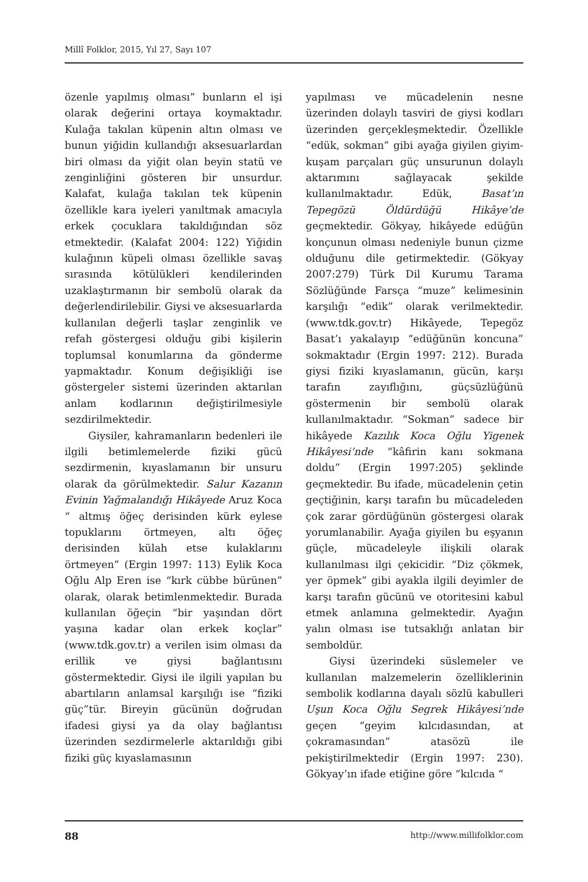Millî Folklor, 2015, Yıl 27, Sayı 107
özenle yapılmış olması” bunların el işi olarak değerini ortaya koymaktadır. Kulağa takılan küpenin altın olması ve bunun yiğidin kullandığı aksesuarlardan biri olması da yiğit olan beyin statü ve zenginliğini gösteren bir unsurdur. Kalafat, kulağa takılan tek küpenin özellikle kara iyeleri yanıltmak amacıyla erkek çocuklara takıldığından söz etmektedir. (Kalafat 2004: 122) Yiğidin kulağının küpeli olması özellikle savaş sırasında kötülükleri kendilerinden uzaklaştırmanın bir sembolü olarak da değerlendirilebilir. Giysi ve aksesuarlarda kullanılan değerli taşlar zenginlik ve refah göstergesi olduğu gibi kişilerin toplumsal konumlarına da gönderme yapmaktadır. Konum değişikliği ise göstergeler sistemi üzerinden aktarılan anlam kodlarının değiştirilmesiyle sezdirilmektedir.
Giysiler, kahramanların bedenleri ile ilgili betimlemelerde fiziki gücü sezdirmenin, kıyaslamanın bir unsuru olarak da görülmektedir. Salur Kazanın Evinin Yağmalandığı Hikâyede Aruz Koca “ altmış öğeç derisinden kürk eylese topuklarını örtmeyen, altı öğeç derisinden külah etse kulaklarını örtmeyen” (Ergin 1997: 113) Eylik Koca Oğlu Alp Eren ise “kırk cübbe bürünen” olarak, olarak betimlenmektedir. Burada kullanılan öğeçin “bir yaşından dört yaşına kadar olan erkek koçlar” (www.tdk.gov.tr) a verilen isim olması da erillik ve giysi bağlantısını göstermektedir. Giysi ile ilgili yapılan bu abartıların anlamsal karşılığı ise “fiziki güç”tür. Bireyin gücünün doğrudan ifadesi giysi ya da olay bağlantısı üzerinden sezdirmelerle aktarıldığı gibi fiziki güç kıyaslamasının
yapılması ve mücadelenin nesne üzerinden dolaylı tasviri de giysi kodları üzerinden gerçekleşmektedir. Özellikle “edük, sokman” gibi ayağa giyilen giyim-kuşam parçaları güç unsurunun dolaylı aktarımını sağlayacak şekilde kullanılmaktadır. Edük, Basat’ın Tepegözü Öldürdüğü Hikâye’de geçmektedir. Gökyay, hikâyede edüğün konçunun olması nedeniyle bunun çizme olduğunu dile getirmektedir. (Gökyay 2007:279) Türk Dil Kurumu Tarama Sözlüğünde Farsça “muze” kelimesinin karşılığı “edik” olarak verilmektedir. (www.tdk.gov.tr) Hikâyede, Tepegöz Basat’ı yakalayıp “edüğünün koncuna” sokmaktadır (Ergin 1997: 212). Burada giysi fiziki kıyaslamanın, gücün, karşı tarafın zayıflığını, güçsüzlüğünü göstermenin bir sembolü olarak kullanılmaktadır. “Sokman” sadece bir hikâyede Kazılık Koca Oğlu Yigenek Hikâyesi’nde “kâfirin kanı sokmana doldu” (Ergin 1997:205) şeklinde geçmektedir. Bu ifade, mücadelenin çetin geçtiğinin, karşı tarafın bu mücadeleden çok zarar gördüğünün göstergesi olarak yorumlanabilir. Ayağa giyilen bu eşyanın güçle, mücadeleyle ilişkili olarak kullanılması ilgi çekicidir. “Diz çökmek, yer öpmek” gibi ayakla ilgili deyimler de karşı tarafın gücünü ve otoritesini kabul etmek anlamına gelmektedir. Ayağın yalın olması ise tutsaklığı anlatan bir semboldür.
Giysi üzerindeki süslemeler ve kullanılan malzemelerin özelliklerinin sembolik kodlarına dayalı sözlü kabulleri Uşun Koca Oğlu Segrek Hikâyesi’nde geçen “geyim kılcıdasından, at çokramasından” atasözü ile pekiştirilmektedir (Ergin 1997: 230). Gökyay’ın ifade etiğine göre “kılcıda “
88 http://www.millifolklor.com